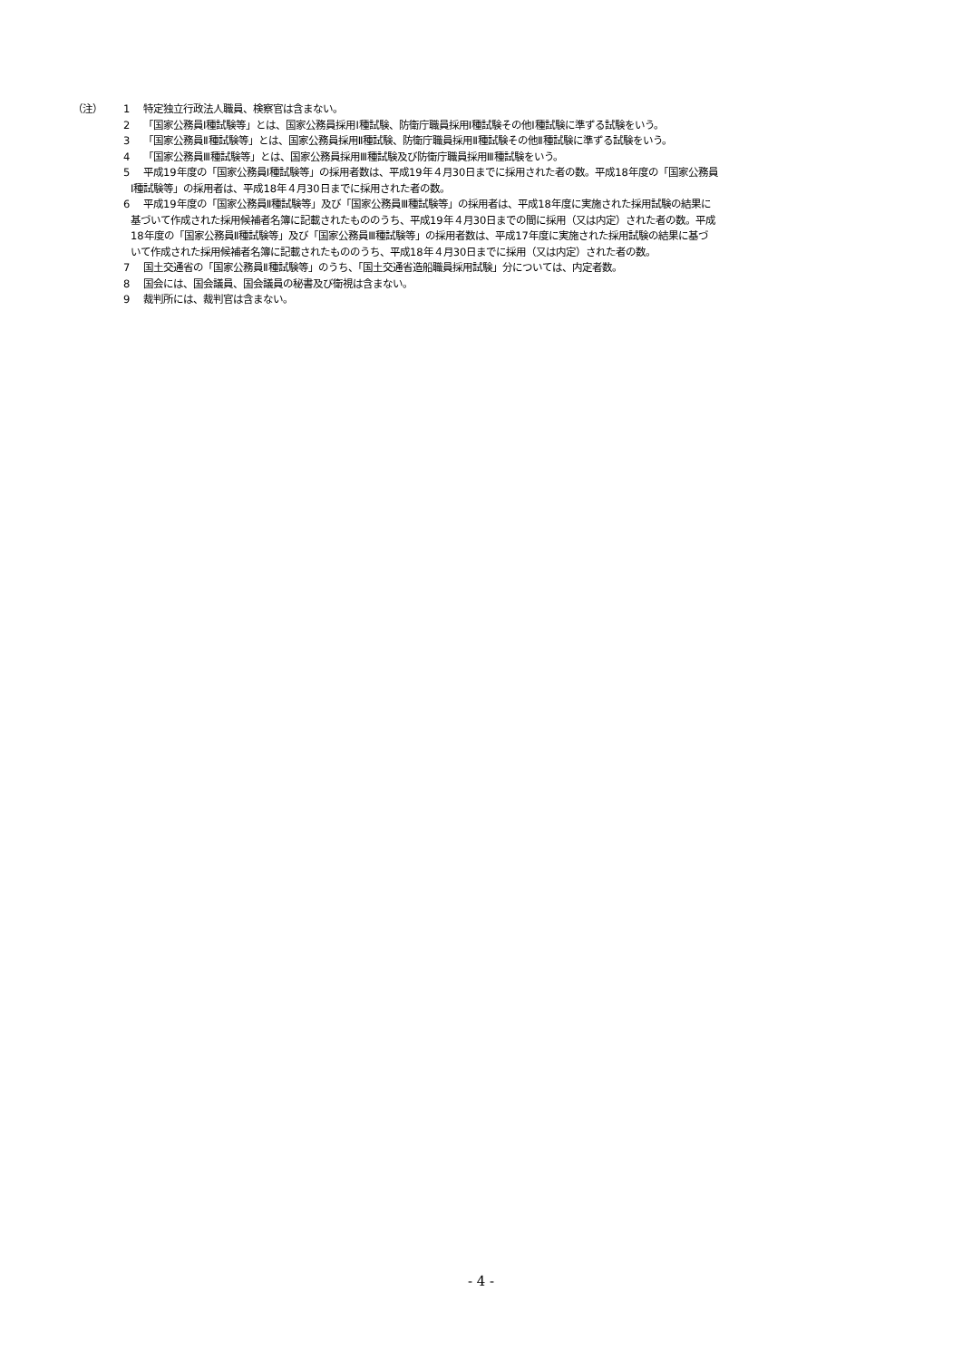（注） 1 特定独立行政法人職員、検察官は含まない。
2 「国家公務員Ⅰ種試験等」とは、国家公務員採用Ⅰ種試験、防衛庁職員採用Ⅰ種試験その他Ⅰ種試験に準ずる試験をいう。
3 「国家公務員Ⅱ種試験等」とは、国家公務員採用Ⅱ種試験、防衛庁職員採用Ⅱ種試験その他Ⅱ種試験に準ずる試験をいう。
4 「国家公務員Ⅲ種試験等」とは、国家公務員採用Ⅲ種試験及び防衛庁職員採用Ⅲ種試験をいう。
5 平成19年度の「国家公務員Ⅰ種試験等」の採用者数は、平成19年４月30日までに採用された者の数。平成18年度の「国家公務員
Ⅰ種試験等」の採用者は、平成18年４月30日までに採用された者の数。
6 平成19年度の「国家公務員Ⅱ種試験等」及び「国家公務員Ⅲ種試験等」の採用者は、平成18年度に実施された採用試験の結果に
基づいて作成された採用候補者名簿に記載されたもののうち、平成19年４月30日までの間に採用（又は内定）された者の数。平成
18年度の「国家公務員Ⅱ種試験等」及び「国家公務員Ⅲ種試験等」の採用者数は、平成17年度に実施された採用試験の結果に基づ
いて作成された採用候補者名簿に記載されたもののうち、平成18年４月30日までに採用（又は内定）された者の数。
7 国土交通省の「国家公務員Ⅱ種試験等」のうち、「国土交通省造船職員採用試験」分については、内定者数。
8 国会には、国会議員、国会議員の秘書及び衛視は含まない。
9 裁判所には、裁判官は含まない。
- 4 -